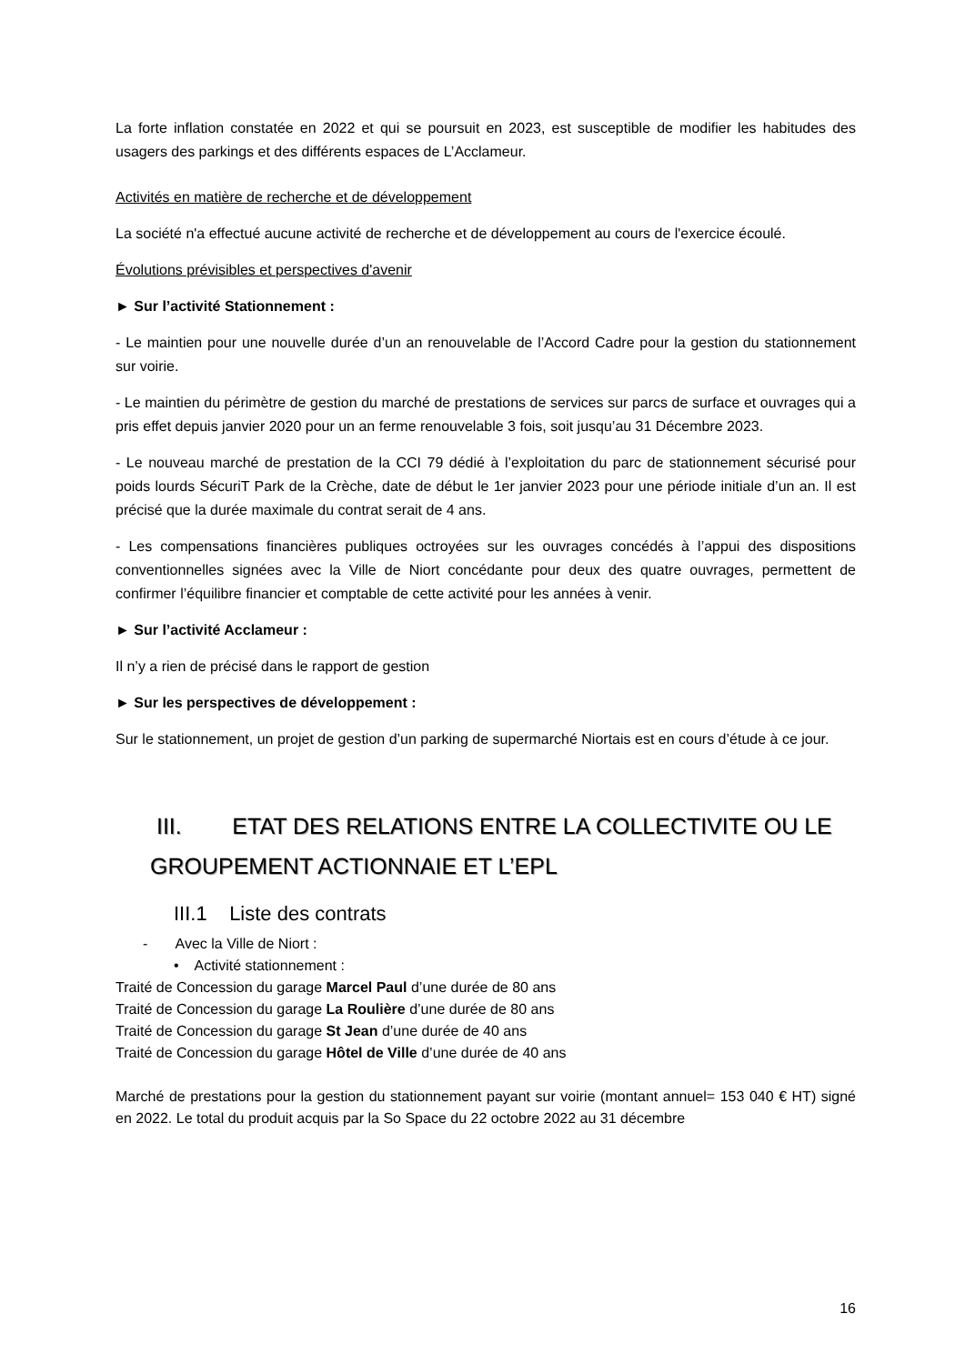La forte inflation constatée en 2022 et qui se poursuit en 2023, est susceptible de modifier les habitudes des usagers des parkings et des différents espaces de L’Acclameur.
Activités en matière de recherche et de développement
La société n'a effectué aucune activité de recherche et de développement au cours de l'exercice écoulé.
Évolutions prévisibles et perspectives d'avenir
► Sur l’activité Stationnement :
- Le maintien pour une nouvelle durée d’un an renouvelable de l’Accord Cadre pour la gestion du stationnement sur voirie.
- Le maintien du périmètre de gestion du marché de prestations de services sur parcs de surface et ouvrages qui a pris effet depuis janvier 2020 pour un an ferme renouvelable 3 fois, soit jusqu’au 31 Décembre 2023.
- Le nouveau marché de prestation de la CCI 79 dédié à l’exploitation du parc de stationnement sécurisé pour poids lourds SécuriT Park de la Crèche, date de début le 1er janvier 2023 pour une période initiale d’un an. Il est précisé que la durée maximale du contrat serait de 4 ans.
- Les compensations financières publiques octroyées sur les ouvrages concédés à l’appui des dispositions conventionnelles signées avec la Ville de Niort concédante pour deux des quatre ouvrages, permettent de confirmer l’équilibre financier et comptable de cette activité pour les années à venir.
► Sur l’activité Acclameur :
Il n’y a rien de précisé dans le rapport de gestion
► Sur les perspectives de développement :
Sur le stationnement, un projet de gestion d’un parking de supermarché Niortais est en cours d’étude à ce jour.
III. ETAT DES RELATIONS ENTRE LA COLLECTIVITE OU LE GROUPEMENT ACTIONNAIE ET L’EPL
III.1 Liste des contrats
- Avec la Ville de Niort :
• Activité stationnement :
Traité de Concession du garage Marcel Paul d’une durée de 80 ans
Traité de Concession du garage La Roulière d’une durée de 80 ans
Traité de Concession du garage St Jean d’une durée de 40 ans
Traité de Concession du garage Hôtel de Ville d’une durée de 40 ans
Marché de prestations pour la gestion du stationnement payant sur voirie (montant annuel= 153 040 € HT) signé en 2022. Le total du produit acquis par la So Space du 22 octobre 2022 au 31 décembre
16